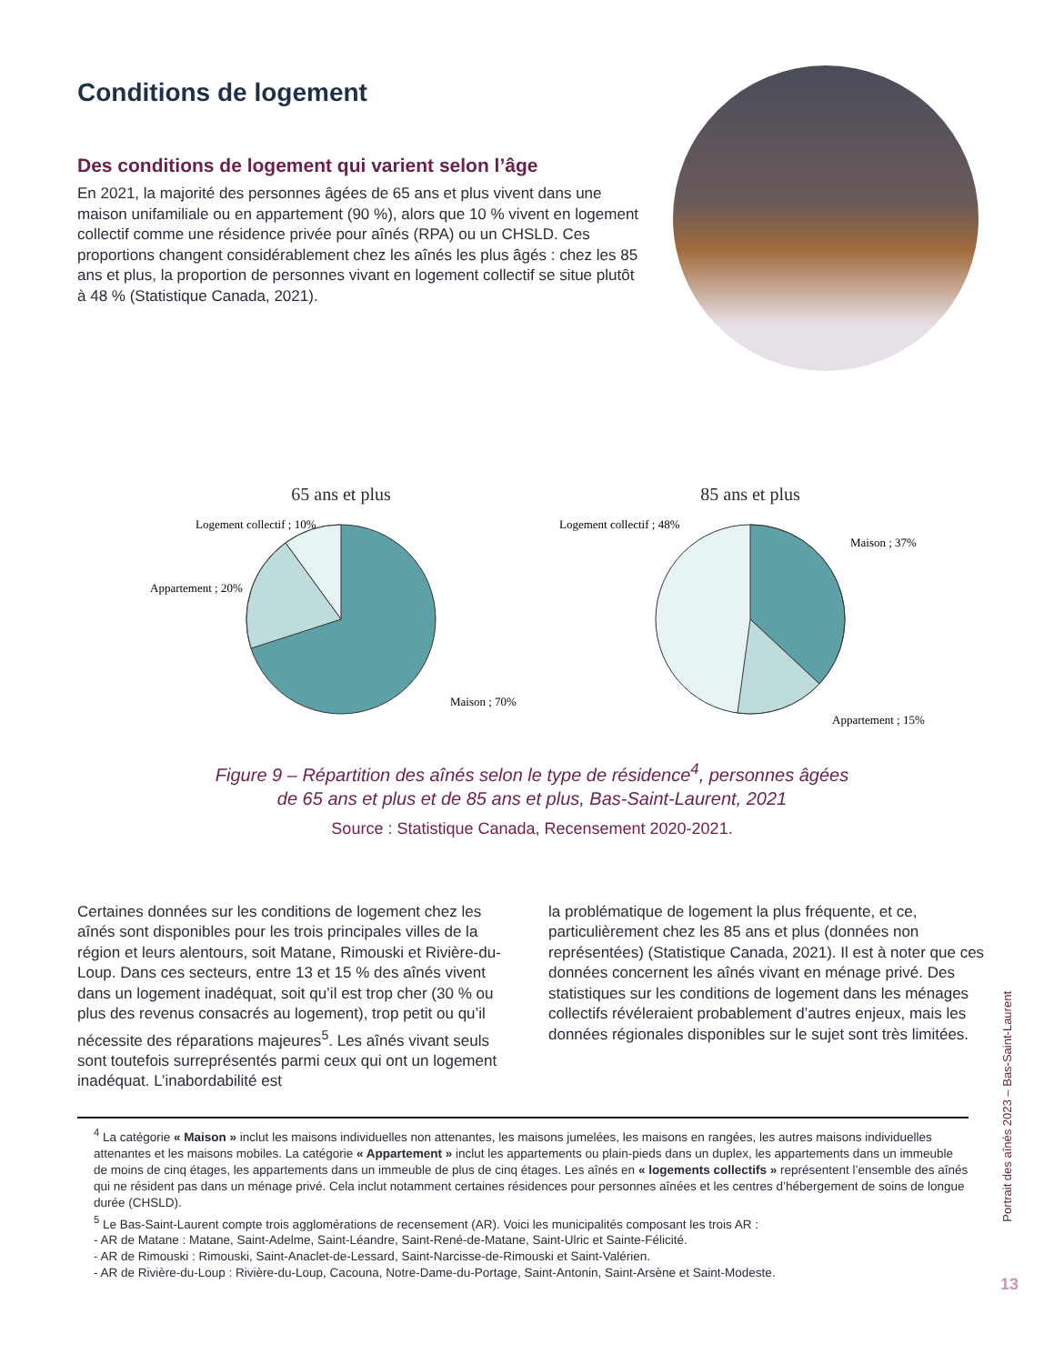Conditions de logement
Des conditions de logement qui varient selon l’âge
En 2021, la majorité des personnes âgées de 65 ans et plus vivent dans une maison unifamiliale ou en appartement (90 %), alors que 10 % vivent en logement collectif comme une résidence privée pour aînés (RPA) ou un CHSLD. Ces proportions changent considérablement chez les aînés les plus âgés : chez les 85 ans et plus, la proportion de personnes vivant en logement collectif se situe plutôt à 48 % (Statistique Canada, 2021).
65 ans et plus
Logement collectif ; 10%
Appartement ; 20%
Maison ; 70%
85 ans et plus
Logement collectif ; 48%
Maison ; 37%
Appartement ; 15%
Figure 9 – Répartition des aînés selon le type de résidence<sup>4</sup>, personnes âgées
de 65 ans et plus et de 85 ans et plus, Bas-Saint-Laurent, 2021
Source : Statistique Canada, Recensement 2020-2021.
Certaines données sur les conditions de logement chez les aînés sont disponibles pour les trois principales villes de la région et leurs alentours, soit Matane, Rimouski et Rivière-du-Loup. Dans ces secteurs, entre 13 et 15 % des aînés vivent dans un logement inadéquat, soit qu’il est trop cher (30 % ou plus des revenus consacrés au logement), trop petit ou qu’il nécessite des réparations majeures<sup>5</sup>. Les aînés vivant seuls sont toutefois surreprésentés parmi ceux qui ont un logement inadéquat. L’inabordabilité est
la problématique de logement la plus fréquente, et ce, particulièrement chez les 85 ans et plus (données non représentées) (Statistique Canada, 2021). Il est à noter que ces données concernent les aînés vivant en ménage privé. Des statistiques sur les conditions de logement dans les ménages collectifs révéleraient probablement d’autres enjeux, mais les données régionales disponibles sur le sujet sont très limitées.
<sup>4</sup> La catégorie « Maison » inclut les maisons individuelles non attenantes, les maisons jumelées, les maisons en rangées, les autres maisons individuelles attenantes et les maisons mobiles. La catégorie « Appartement » inclut les appartements ou plain-pieds dans un duplex, les appartements dans un immeuble de moins de cinq étages, les appartements dans un immeuble de plus de cinq étages. Les aînés en « logements collectifs » représentent l’ensemble des aînés qui ne résident pas dans un ménage privé. Cela inclut notamment certaines résidences pour personnes aînées et les centres d’hébergement de soins de longue durée (CHSLD).
<sup>5</sup> Le Bas-Saint-Laurent compte trois agglomérations de recensement (AR). Voici les municipalités composant les trois AR :
- AR de Matane : Matane, Saint-Adelme, Saint-Léandre, Saint-René-de-Matane, Saint-Ulric et Sainte-Félicité.
- AR de Rimouski : Rimouski, Saint-Anaclet-de-Lessard, Saint-Narcisse-de-Rimouski et Saint-Valérien.
- AR de Rivière-du-Loup : Rivière-du-Loup, Cacouna, Notre-Dame-du-Portage, Saint-Antonin, Saint-Arsène et Saint-Modeste.
Portrait des aînés 2023 – Bas-Saint-Laurent
13